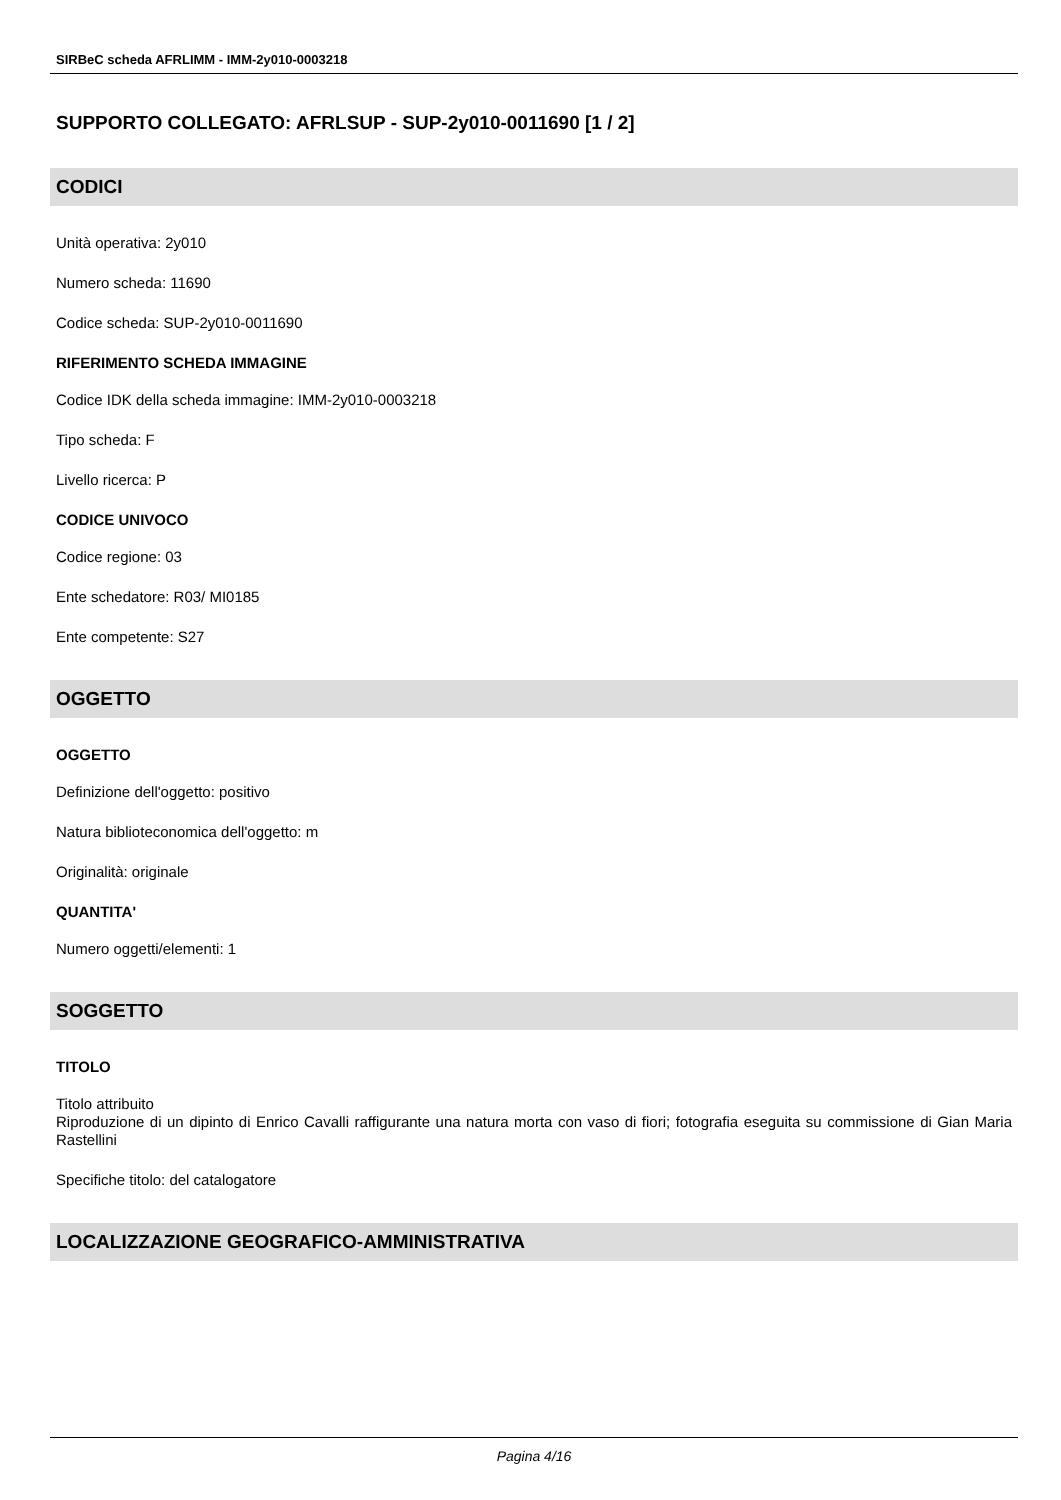SIRBeC scheda AFRLIMM - IMM-2y010-0003218
SUPPORTO COLLEGATO: AFRLSUP - SUP-2y010-0011690 [1 / 2]
CODICI
Unità operativa: 2y010
Numero scheda: 11690
Codice scheda: SUP-2y010-0011690
RIFERIMENTO SCHEDA IMMAGINE
Codice IDK della scheda immagine: IMM-2y010-0003218
Tipo scheda: F
Livello ricerca: P
CODICE UNIVOCO
Codice regione: 03
Ente schedatore: R03/ MI0185
Ente competente: S27
OGGETTO
OGGETTO
Definizione dell'oggetto: positivo
Natura biblioteconomica dell'oggetto: m
Originalità: originale
QUANTITA'
Numero oggetti/elementi: 1
SOGGETTO
TITOLO
Titolo attribuito
Riproduzione di un dipinto di Enrico Cavalli raffigurante una natura morta con vaso di fiori; fotografia eseguita su commissione di Gian Maria Rastellini
Specifiche titolo: del catalogatore
LOCALIZZAZIONE GEOGRAFICO-AMMINISTRATIVA
Pagina 4/16